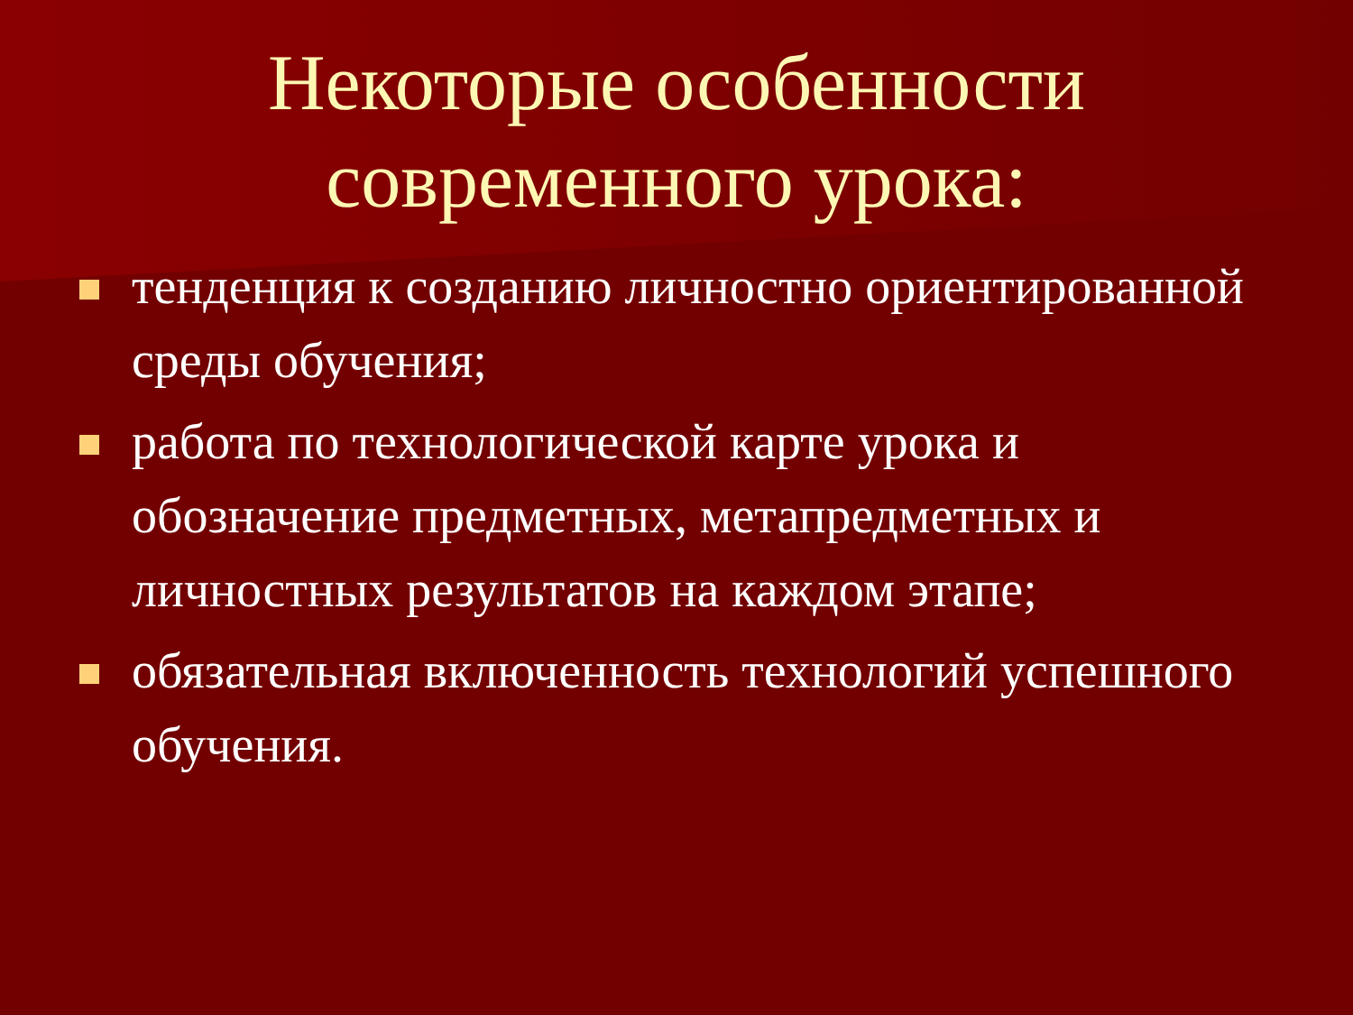Некоторые особенности
современного урока:
тенденция к созданию личностно ориентированной среды обучения;
работа по технологической карте урока и обозначение предметных, метапредметных и личностных результатов на каждом этапе;
обязательная включенность технологий успешного обучения.